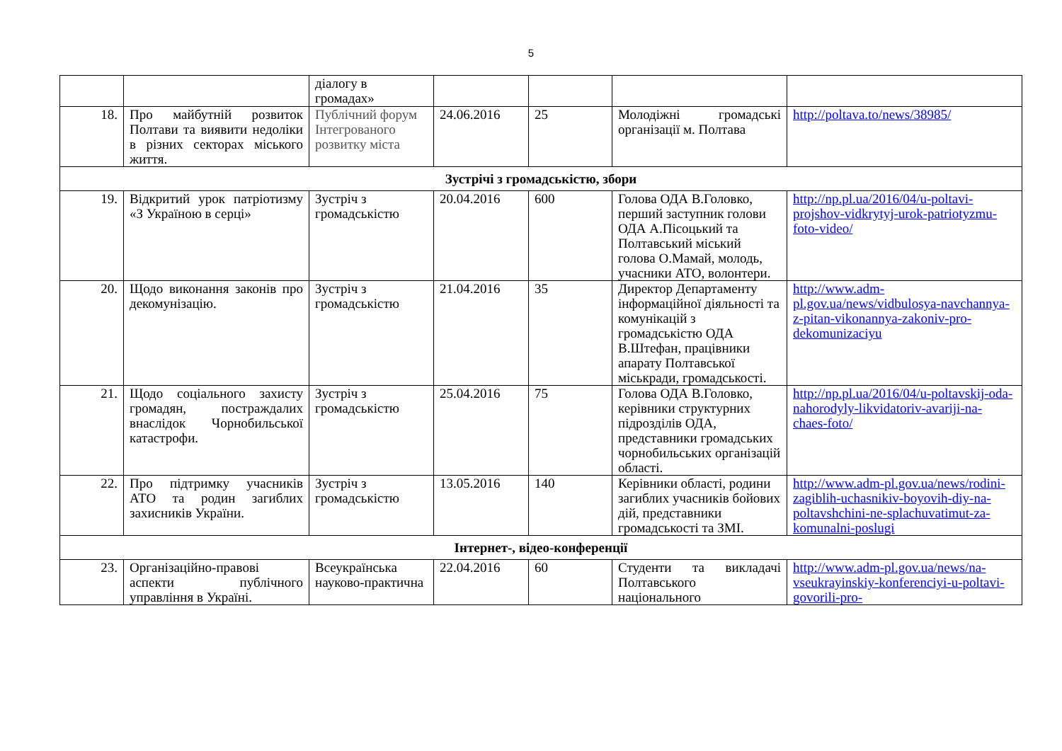5
| | | діалогу в громадах» | | | | |
| 18. | Про майбутній розвиток Полтави та виявити недоліки в різних секторах міського життя. | Публічний форум Інтегрованого розвитку міста | 24.06.2016 | 25 | Молодіжні громадські організації м. Полтава | http://poltava.to/news/38985/ |
| Зустрічі з громадськістю, збори | | | | | | |
| 19. | Відкритий урок патріотизму «З Україною в серці» | Зустріч з громадськістю | 20.04.2016 | 600 | Голова ОДА В.Головко, перший заступник голови ОДА А.Пісоцький та Полтавський міський голова О.Мамай, молодь, учасники АТО, волонтери. | http://np.pl.ua/2016/04/u-poltavi-projshov-vidkrytyj-urok-patriotyzmu-foto-video/ |
| 20. | Щодо виконання законів про декомунізацію. | Зустріч з громадськістю | 21.04.2016 | 35 | Директор Департаменту інформаційної діяльності та комунікацій з громадськістю ОДА В.Штефан, працівники апарату Полтавської міськради, громадськості. | http://www.adm-pl.gov.ua/news/vidbulosya-navchannya-z-pitan-vikonannya-zakoniv-pro-dekomunizaciyu |
| 21. | Щодо соціального захисту громадян, постраждалих внаслідок Чорнобильської катастрофи. | Зустріч з громадськістю | 25.04.2016 | 75 | Голова ОДА В.Головко, керівники структурних підрозділів ОДА, представники громадських чорнобильських організацій області. | http://np.pl.ua/2016/04/u-poltavskij-oda-nahorodyly-likvidatoriv-avariji-na-chaes-foto/ |
| 22. | Про підтримку учасників АТО та родин загиблих захисників України. | Зустріч з громадськістю | 13.05.2016 | 140 | Керівники області, родини загиблих учасників бойових дій, представники громадськості та ЗМІ. | http://www.adm-pl.gov.ua/news/rodini-zagiblih-uchasnikiv-boyovih-diy-na-poltavshchini-ne-splachuvatimut-za-komunalni-poslugi |
| Інтернет-, відео-конференції | | | | | | |
| 23. | Організаційно-правові аспекти публічного управління в Україні. | Всеукраїнська науково-практична | 22.04.2016 | 60 | Студенти та викладачі Полтавського національного | http://www.adm-pl.gov.ua/news/na-vseukrayinskiy-konferenciyi-u-poltavi-govorili-pro- |